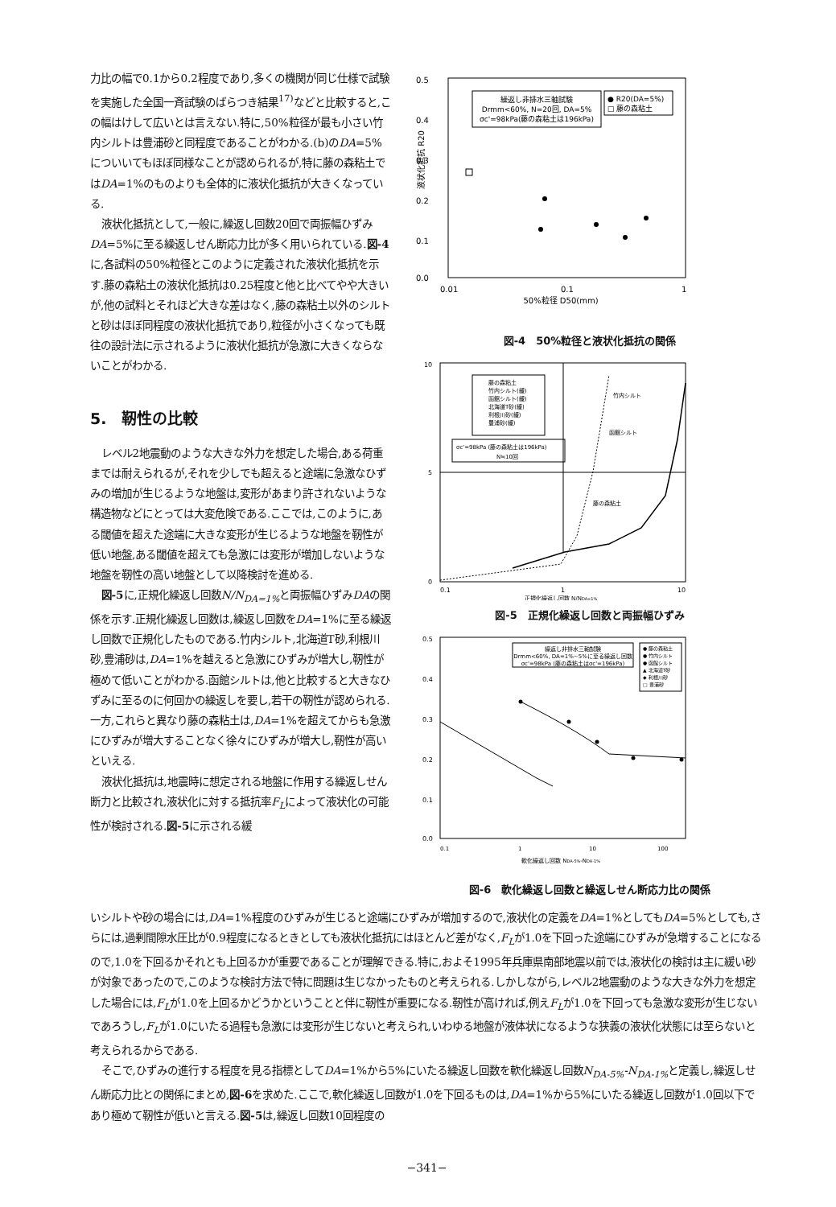力比の幅で0.1から0.2程度であり,多くの機関が同じ仕様で試験を実施した全国一斉試験のばらつき結果<sup>17)</sup>などと比較すると,この幅はけして広いとは言えない.特に,50%粒径が最も小さい竹内シルトは豊浦砂と同程度であることがわかる.(b)のDA=5%についいてもほぼ同様なことが認められるが,特に藤の森粘土ではDA=1%のものよりも全体的に液状化抵抗が大きくなっている.
液状化抵抗として,一般に,繰返し回数20回で両振幅ひずみDA=5%に至る繰返しせん断応力比が多く用いられている.図-4に,各試料の50%粒径とこのように定義された液状化抵抗を示す.藤の森粘土の液状化抵抗は0.25程度と他と比べてやや大きいが,他の試料とそれほど大きな差はなく,藤の森粘土以外のシルトと砂はほぼ同程度の液状化抵抗であり,粒径が小さくなっても既往の設計法に示されるように液状化抵抗が急激に大きくならないことがわかる.
5.　靭性の比較
レベル2地震動のような大きな外力を想定した場合,ある荷重までは耐えられるが,それを少しでも超えると途端に急激なひずみの増加が生じるような地盤は,変形があまり許されないような構造物などにとっては大変危険である.ここでは,このように,ある閾値を超えた途端に大きな変形が生じるような地盤を靭性が低い地盤,ある閾値を超えても急激には変形が増加しないような地盤を靭性の高い地盤として以降検討を進める.
図-5に,正規化繰返し回数N/N<sub>DA=1%</sub> と両振幅ひずみDAの関係を示す.正規化繰返し回数は,繰返し回数をDA=1%に至る繰返し回数で正規化したものである.竹内シルト,北海道T砂,利根川砂,豊浦砂は,DA=1%を越えると急激にひずみが増大し,靭性が極めて低いことがわかる.函館シルトは,他と比較すると大きなひずみに至るのに何回かの繰返しを要し,若干の靭性が認められる.一方,これらと異なり藤の森粘土は,DA=1%を超えてからも急激にひずみが増大することなく徐々にひずみが増大し,靭性が高いといえる.
液状化抵抗は,地震時に想定される地盤に作用する繰返しせん断力と比較され,液状化に対する抵抗率F<sub>L</sub>によって液状化の可能性が検討される.図-5に示される緩
0.5
0.4
0.3
0.2
0.1
0.0
液状化抵抗 R20
繰返し非排水三軸試験
Drmm<60%, N=20回, DA=5%
σc'=98kPa(藤の森粘土は196kPa)
● R20(DA=5%)
□ 藤の森粘土
0.01
0.1
1
50%粒径 D50(mm)
図-4　50%粒径と液状化抵抗の関係
10
5
0
藤の森粘土
竹内シルト(緩)
函館シルト(緩)
北海道T砂(緩)
利根川砂(緩)
豊浦砂(緩)
σc'=98kPa (藤の森粘土は196kPa)
N≒10回
竹内シルト
函館シルト
藤の森粘土
0.1
1
10
正規化繰返し回数 N/NDA=1%
図-5　正規化繰返し回数と両振幅ひずみ
0.5
0.4
0.3
0.2
0.1
0.0
繰返し非排水三軸試験
Drmm<60%, DA=1%~5%に至る繰返し回数
σc'=98kPa (藤の森粘土はσc'=196kPa)
● 藤の森粘土
● 竹内シルト
● 函館シルト
▲ 北海道T砂
◆ 利根川砂
□ 豊浦砂
0.1
1
10
100
軟化繰返し回数 NDA-5%-NDA-1%
図-6　軟化繰返し回数と繰返しせん断応力比の関係
いシルトや砂の場合には,DA=1%程度のひずみが生じると途端にひずみが増加するので,液状化の定義をDA=1%としてもDA=5%としても,さらには,過剰間隙水圧比が0.9程度になるときとしても液状化抵抗にはほとんど差がなく,F<sub>L</sub>が1.0を下回った途端にひずみが急増することになるので,1.0を下回るかそれとも上回るかが重要であることが理解できる.特に,およそ1995年兵庫県南部地震以前では,液状化の検討は主に緩い砂が対象であったので,このような検討方法で特に問題は生じなかったものと考えられる.しかしながら,レベル2地震動のような大きな外力を想定した場合には,F<sub>L</sub>が1.0を上回るかどうかということと伴に靭性が重要になる.靭性が高ければ,例えF<sub>L</sub>が1.0を下回っても急激な変形が生じないであろうし,F<sub>L</sub>が1.0にいたる過程も急激には変形が生じないと考えられ,いわゆる地盤が液体状になるような狭義の液状化状態には至らないと考えられるからである.
そこで,ひずみの進行する程度を見る指標としてDA=1%から5%にいたる繰返し回数を軟化繰返し回数N<sub>DA-5%</sub>-N<sub>DA-1%</sub> と定義し,繰返しせん断応力比との関係にまとめ,図-6を求めた.ここで,軟化繰返し回数が1.0を下回るものは,DA=1%から5%にいたる繰返し回数が1.0回以下であり極めて靭性が低いと言える.図-5は,繰返し回数10回程度の
−341−